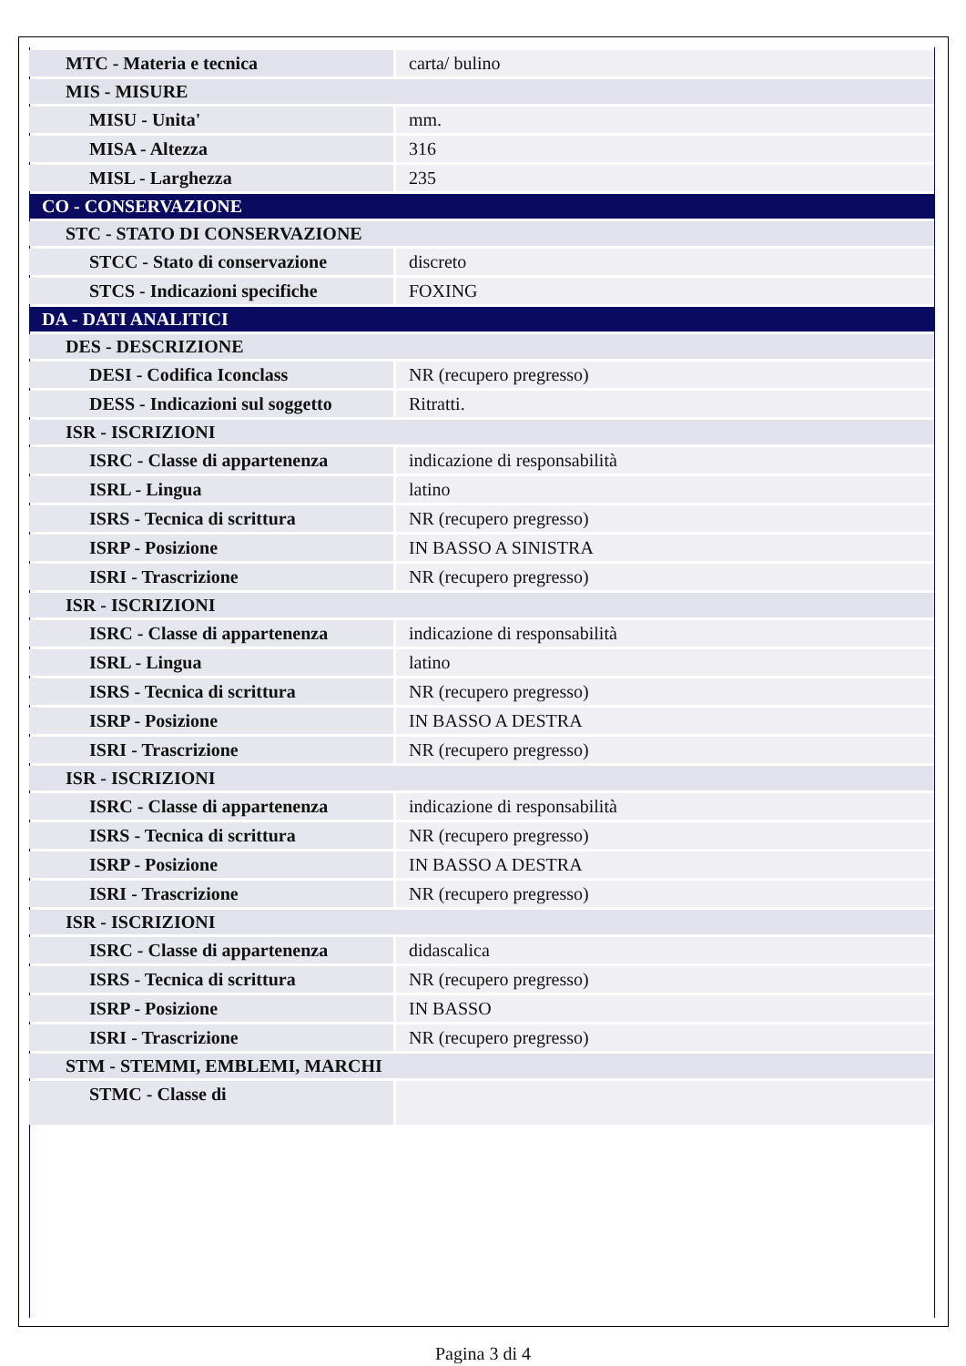| MTC - Materia e tecnica | carta/ bulino |
| MIS - MISURE | |
| MISU - Unita' | mm. |
| MISA - Altezza | 316 |
| MISL - Larghezza | 235 |
| CO - CONSERVAZIONE | |
| STC - STATO DI CONSERVAZIONE | |
| STCC - Stato di conservazione | discreto |
| STCS - Indicazioni specifiche | FOXING |
| DA - DATI ANALITICI | |
| DES - DESCRIZIONE | |
| DESI - Codifica Iconclass | NR (recupero pregresso) |
| DESS - Indicazioni sul soggetto | Ritratti. |
| ISR - ISCRIZIONI | |
| ISRC - Classe di appartenenza | indicazione di responsabilità |
| ISRL - Lingua | latino |
| ISRS - Tecnica di scrittura | NR (recupero pregresso) |
| ISRP - Posizione | IN BASSO A SINISTRA |
| ISRI - Trascrizione | NR (recupero pregresso) |
| ISR - ISCRIZIONI | |
| ISRC - Classe di appartenenza | indicazione di responsabilità |
| ISRL - Lingua | latino |
| ISRS - Tecnica di scrittura | NR (recupero pregresso) |
| ISRP - Posizione | IN BASSO A DESTRA |
| ISRI - Trascrizione | NR (recupero pregresso) |
| ISR - ISCRIZIONI | |
| ISRC - Classe di appartenenza | indicazione di responsabilità |
| ISRS - Tecnica di scrittura | NR (recupero pregresso) |
| ISRP - Posizione | IN BASSO A DESTRA |
| ISRI - Trascrizione | NR (recupero pregresso) |
| ISR - ISCRIZIONI | |
| ISRC - Classe di appartenenza | didascalica |
| ISRS - Tecnica di scrittura | NR (recupero pregresso) |
| ISRP - Posizione | IN BASSO |
| ISRI - Trascrizione | NR (recupero pregresso) |
| STM - STEMMI, EMBLEMI, MARCHI | |
| STMC - Classe di | |
Pagina 3 di 4